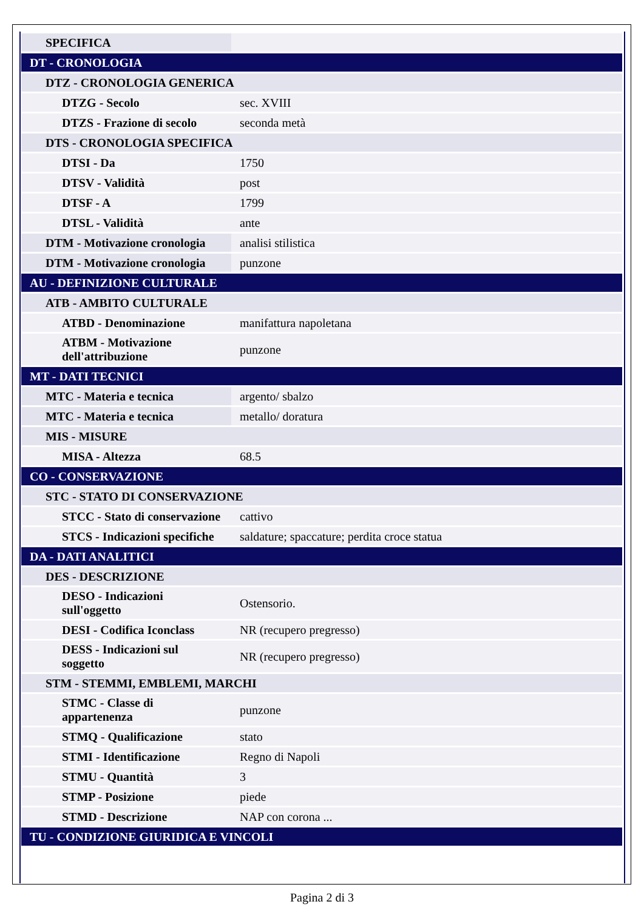| SPECIFICA | |
| DT - CRONOLOGIA | |
| DTZ - CRONOLOGIA GENERICA | |
| DTZG - Secolo | sec. XVIII |
| DTZS - Frazione di secolo | seconda metà |
| DTS - CRONOLOGIA SPECIFICA | |
| DTSI - Da | 1750 |
| DTSV - Validità | post |
| DTSF - A | 1799 |
| DTSL - Validità | ante |
| DTM - Motivazione cronologia | analisi stilistica |
| DTM - Motivazione cronologia | punzone |
| AU - DEFINIZIONE CULTURALE | |
| ATB - AMBITO CULTURALE | |
| ATBD - Denominazione | manifattura napoletana |
| ATBM - Motivazione dell'attribuzione | punzone |
| MT - DATI TECNICI | |
| MTC - Materia e tecnica | argento/ sbalzo |
| MTC - Materia e tecnica | metallo/ doratura |
| MIS - MISURE | |
| MISA - Altezza | 68.5 |
| CO - CONSERVAZIONE | |
| STC - STATO DI CONSERVAZIONE | |
| STCC - Stato di conservazione | cattivo |
| STCS - Indicazioni specifiche | saldature; spaccature; perdita croce statua |
| DA - DATI ANALITICI | |
| DES - DESCRIZIONE | |
| DESO - Indicazioni sull'oggetto | Ostensorio. |
| DESI - Codifica Iconclass | NR (recupero pregresso) |
| DESS - Indicazioni sul soggetto | NR (recupero pregresso) |
| STM - STEMMI, EMBLEMI, MARCHI | |
| STMC - Classe di appartenenza | punzone |
| STMQ - Qualificazione | stato |
| STMI - Identificazione | Regno di Napoli |
| STMU - Quantità | 3 |
| STMP - Posizione | piede |
| STMD - Descrizione | NAP con corona ... |
| TU - CONDIZIONE GIURIDICA E VINCOLI | |
Pagina 2 di 3